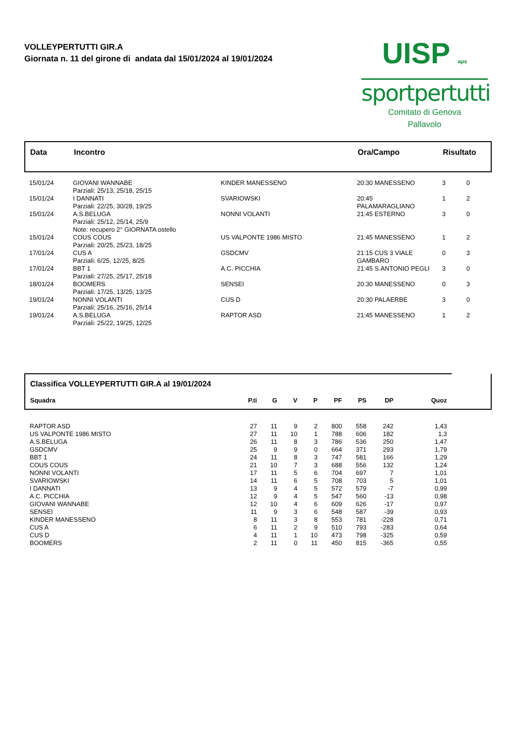VOLLEYPERTUTTI GIR.A
Giornata n. 11 del girone di andata dal 15/01/2024 al 19/01/2024
UISP aps
sportpertutti
Comitato di Genova
Pallavolo
| Data | Incontro | | Ora/Campo | Risultato | |
| --- | --- | --- | --- | --- | --- |
| 15/01/24 | GIOVANI WANNABE Parziali: 25/13, 25/18, 25/15 | KINDER MANESSENO | 20:30 MANESSENO | 3 | 0 |
| 15/01/24 | I DANNATI Parziali: 22/25, 30/28, 19/25 | SVARIOWSKI | 20:45 PALAMARAGLIANO | 1 | 2 |
| 15/01/24 | A.S.BELUGA Parziali: 25/12, 25/14, 25/9 Note: recupero 2° GIORNATA ostello | NONNI VOLANTI | 21:45 ESTERNO | 3 | 0 |
| 15/01/24 | COUS COUS Parziali: 20/25, 25/23, 18/25 | US VALPONTE 1986 MISTO | 21:45 MANESSENO | 1 | 2 |
| 17/01/24 | CUS A Parziali: 6/25, 12/25, 8/25 | GSDCMV | 21:15 CUS 3 VIALE GAMBARO | 0 | 3 |
| 17/01/24 | BBT 1 Parziali: 27/25, 25/17, 25/18 | A.C. PICCHIA | 21:45 S.ANTONIO PEGLI | 3 | 0 |
| 18/01/24 | BOOMERS Parziali: 17/25, 13/25, 13/25 | SENSEI | 20:30 MANESSENO | 0 | 3 |
| 19/01/24 | NONNI VOLANTI Parziali: 25/16, 25/16, 25/14 | CUS D | 20:30 PALAERBE | 3 | 0 |
| 19/01/24 | A.S.BELUGA Parziali: 25/22, 19/25, 12/25 | RAPTOR ASD | 21:45 MANESSENO | 1 | 2 |
| Classifica VOLLEYPERTUTTI GIR.A al 19/01/2024 | | | | | | | | | |
| Squadra | P.ti | G | V | P | PF | PS | DP | Quoz | |
| RAPTOR ASD | 27 | 11 | 9 | 2 | 800 | 558 | 242 | 1,43 | |
| US VALPONTE 1986 MISTO | 27 | 11 | 10 | 1 | 788 | 606 | 182 | 1,3 | |
| A.S.BELUGA | 26 | 11 | 8 | 3 | 786 | 536 | 250 | 1,47 | |
| GSDCMV | 25 | 9 | 9 | 0 | 664 | 371 | 293 | 1,79 | |
| BBT 1 | 24 | 11 | 8 | 3 | 747 | 581 | 166 | 1,29 | |
| COUS COUS | 21 | 10 | 7 | 3 | 688 | 556 | 132 | 1,24 | |
| NONNI VOLANTI | 17 | 11 | 5 | 6 | 704 | 697 | 7 | 1,01 | |
| SVARIOWSKI | 14 | 11 | 6 | 5 | 708 | 703 | 5 | 1,01 | |
| I DANNATI | 13 | 9 | 4 | 5 | 572 | 579 | -7 | 0,99 | |
| A.C. PICCHIA | 12 | 9 | 4 | 5 | 547 | 560 | -13 | 0,98 | |
| GIOVANI WANNABE | 12 | 10 | 4 | 6 | 609 | 626 | -17 | 0,97 | |
| SENSEI | 11 | 9 | 3 | 6 | 548 | 587 | -39 | 0,93 | |
| KINDER MANESSENO | 8 | 11 | 3 | 8 | 553 | 781 | -228 | 0,71 | |
| CUS A | 6 | 11 | 2 | 9 | 510 | 793 | -283 | 0,64 | |
| CUS D | 4 | 11 | 1 | 10 | 473 | 798 | -325 | 0,59 | |
| BOOMERS | 2 | 11 | 0 | 11 | 450 | 815 | -365 | 0,55 | |